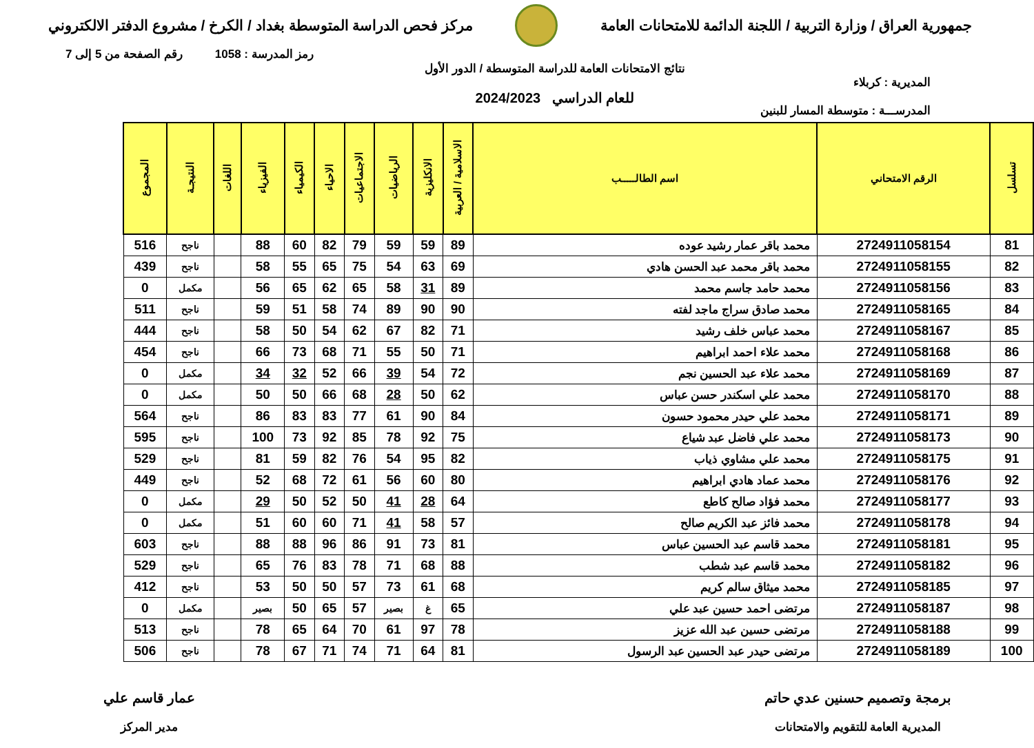جمهورية العراق / وزارة التربية / اللجنة الدائمة للامتحانات العامة
مركز فحص الدراسة المتوسطة بغداد / الكرخ / مشروع الدفتر الالكتروني
رمز المدرسة : 1058 رقم الصفحة من 5 إلى 7
المديرية : كربلاء
المدرســـة : متوسطة المسار للبنين
نتائج الامتحانات العامة للدراسة المتوسطة / الدور الأول
للعام الدراسي 2024/2023
| تسلسل | الرقم الامتحاني | اسم الطالـــــب | الاسلامية / العربية | الانكليزية | الرياضيات | الاجتماعيات | الاحياء | الكيمياء | الفيزياء | اللغات | النتيجـة | المجموع |
| --- | --- | --- | --- | --- | --- | --- | --- | --- | --- | --- | --- | --- |
| 81 | 2724911058154 | محمد باقر عمار رشيد عوده | 89 | 59 | 59 | 79 | 82 | 60 | 88 | | ناجح | 516 |
| 82 | 2724911058155 | محمد باقر محمد عبد الحسن هادي | 69 | 63 | 54 | 75 | 65 | 55 | 58 | | ناجح | 439 |
| 83 | 2724911058156 | محمد حامد جاسم محمد | 89 | 31 | 58 | 65 | 62 | 65 | 56 | | مكمل | 0 |
| 84 | 2724911058165 | محمد صادق سراج ماجد لفته | 90 | 90 | 89 | 74 | 58 | 51 | 59 | | ناجح | 511 |
| 85 | 2724911058167 | محمد عباس خلف رشيد | 71 | 82 | 67 | 62 | 54 | 50 | 58 | | ناجح | 444 |
| 86 | 2724911058168 | محمد علاء احمد ابراهيم | 71 | 50 | 55 | 71 | 68 | 73 | 66 | | ناجح | 454 |
| 87 | 2724911058169 | محمد علاء عبد الحسين نجم | 72 | 54 | 39 | 66 | 52 | 32 | 34 | | مكمل | 0 |
| 88 | 2724911058170 | محمد علي اسكندر حسن عباس | 62 | 50 | 28 | 68 | 66 | 50 | 50 | | مكمل | 0 |
| 89 | 2724911058171 | محمد علي حيدر محمود حسون | 84 | 90 | 61 | 77 | 83 | 83 | 86 | | ناجح | 564 |
| 90 | 2724911058173 | محمد علي فاضل عبد شياع | 75 | 92 | 78 | 85 | 92 | 73 | 100 | | ناجح | 595 |
| 91 | 2724911058175 | محمد علي مشاوي ذياب | 82 | 95 | 54 | 76 | 82 | 59 | 81 | | ناجح | 529 |
| 92 | 2724911058176 | محمد عماد هادي ابراهيم | 80 | 60 | 56 | 61 | 72 | 68 | 52 | | ناجح | 449 |
| 93 | 2724911058177 | محمد فؤاد صالح كاطع | 64 | 28 | 41 | 50 | 52 | 50 | 29 | | مكمل | 0 |
| 94 | 2724911058178 | محمد فائز عبد الكريم صالح | 57 | 58 | 41 | 71 | 60 | 60 | 51 | | مكمل | 0 |
| 95 | 2724911058181 | محمد قاسم عبد الحسين عباس | 81 | 73 | 91 | 86 | 96 | 88 | 88 | | ناجح | 603 |
| 96 | 2724911058182 | محمد قاسم عبد شطب | 88 | 68 | 71 | 78 | 83 | 76 | 65 | | ناجح | 529 |
| 97 | 2724911058185 | محمد ميثاق سالم كريم | 68 | 61 | 73 | 57 | 50 | 50 | 53 | | ناجح | 412 |
| 98 | 2724911058187 | مرتضى احمد حسين عبد علي | 65 | غ | بصير | 57 | 65 | 50 | بصير | | مكمل | 0 |
| 99 | 2724911058188 | مرتضى حسين عبد الله عزيز | 78 | 97 | 61 | 70 | 64 | 65 | 78 | | ناجح | 513 |
| 100 | 2724911058189 | مرتضى حيدر عبد الحسين عبد الرسول | 81 | 64 | 71 | 74 | 71 | 67 | 78 | | ناجح | 506 |
برمجة وتصميم حسنين عدي حاتم
المديرية العامة للتقويم والامتحانات
عمار قاسم علي
مدير المركز